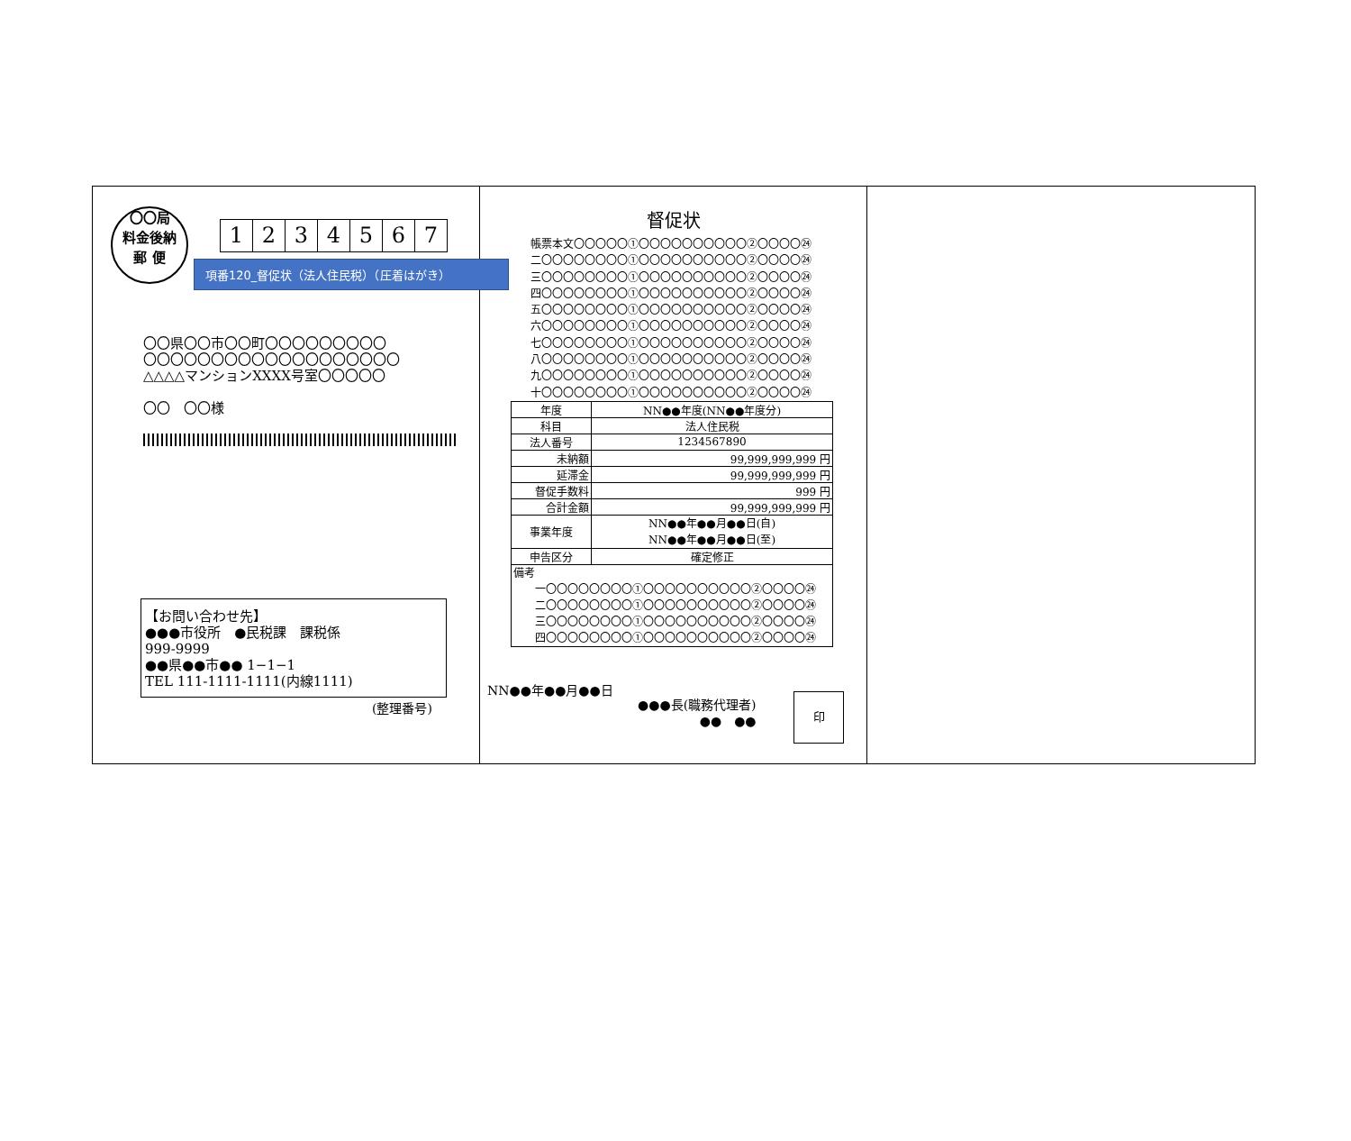〇〇局
料金後納
郵 便
1234567
項番120_督促状（法人住民税）（圧着はがき）
〇〇県〇〇市〇〇町〇〇〇〇〇〇〇〇〇
〇〇〇〇〇〇〇〇〇〇〇〇〇〇〇〇〇〇〇
△△△△マンションXXXX号室〇〇〇〇〇
〇〇　〇〇様
【お問い合わせ先】
●●●市役所　●民税課　課税係
999-9999
●●県●●市●● 1−1−1
TEL 111-1111-1111(内線1111)
(整理番号)
督促状
帳票本文〇〇〇〇〇①〇〇〇〇〇〇〇〇〇〇②〇〇〇〇㉔
二〇〇〇〇〇〇〇〇①〇〇〇〇〇〇〇〇〇〇②〇〇〇〇㉔
三〇〇〇〇〇〇〇〇①〇〇〇〇〇〇〇〇〇〇②〇〇〇〇㉔
四〇〇〇〇〇〇〇〇①〇〇〇〇〇〇〇〇〇〇②〇〇〇〇㉔
五〇〇〇〇〇〇〇〇①〇〇〇〇〇〇〇〇〇〇②〇〇〇〇㉔
六〇〇〇〇〇〇〇〇①〇〇〇〇〇〇〇〇〇〇②〇〇〇〇㉔
七〇〇〇〇〇〇〇〇①〇〇〇〇〇〇〇〇〇〇②〇〇〇〇㉔
八〇〇〇〇〇〇〇〇①〇〇〇〇〇〇〇〇〇〇②〇〇〇〇㉔
九〇〇〇〇〇〇〇〇①〇〇〇〇〇〇〇〇〇〇②〇〇〇〇㉔
十〇〇〇〇〇〇〇〇①〇〇〇〇〇〇〇〇〇〇②〇〇〇〇㉔
| 年度 | NN●●年度(NN●●年度分) | |
| 科目 | 法人住民税 | |
| 法人番号 | | 1234567890 |
| 未納額 | | 99,999,999,999 円 |
| 延滞金 | | 99,999,999,999 円 |
| 督促手数料 | | 999 円 |
| 合計金額 | | 99,999,999,999 円 |
| 事業年度 | NN●●年●●月●●日(自) NN●●年●●月●●日(至) | |
| 申告区分 | 確定修正 | |
| 備考 一〇〇〇〇〇〇〇〇①〇〇〇〇〇〇〇〇〇〇②〇〇〇〇㉔ 二〇〇〇〇〇〇〇〇①〇〇〇〇〇〇〇〇〇〇②〇〇〇〇㉔ 三〇〇〇〇〇〇〇〇①〇〇〇〇〇〇〇〇〇〇②〇〇〇〇㉔ 四〇〇〇〇〇〇〇〇①〇〇〇〇〇〇〇〇〇〇②〇〇〇〇㉔ | | |
NN●●年●●月●●日
●●●長(職務代理者)
●●　●●
印